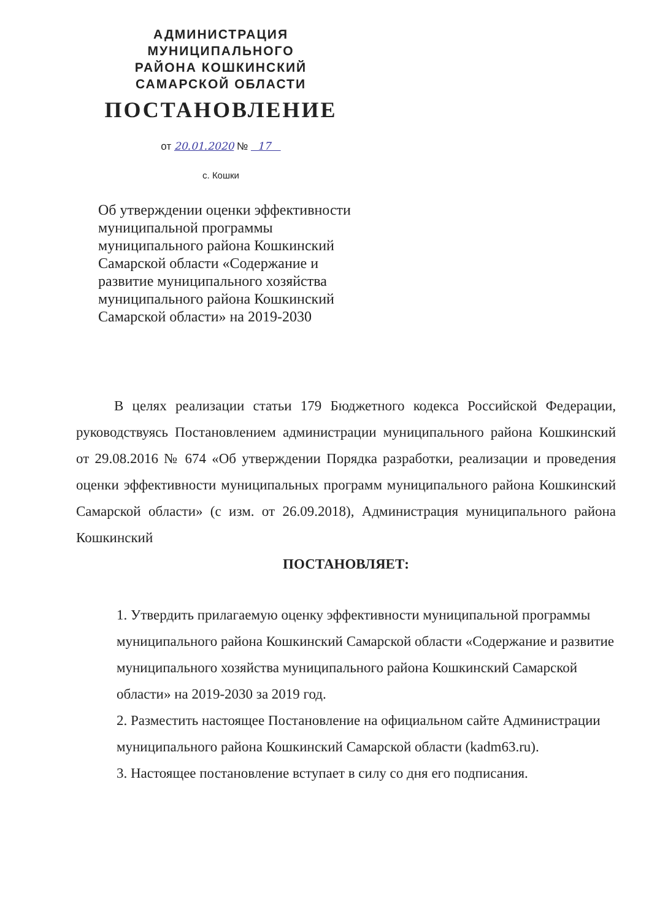АДМИНИСТРАЦИЯ
МУНИЦИПАЛЬНОГО
РАЙОНА КОШКИНСКИЙ
САМАРСКОЙ ОБЛАСТИ
ПОСТАНОВЛЕНИЕ
от 20.01.2020 № 17
с. Кошки
Об утверждении оценки эффективности муниципальной программы муниципального района Кошкинский Самарской области «Содержание и развитие муниципального хозяйства муниципального района Кошкинский Самарской области» на 2019-2030
В целях реализации статьи 179 Бюджетного кодекса Российской Федерации, руководствуясь Постановлением администрации муниципального района Кошкинский от 29.08.2016 № 674 «Об утверждении Порядка разработки, реализации и проведения оценки эффективности муниципальных программ муниципального района Кошкинский Самарской области» (с изм. от 26.09.2018), Администрация муниципального района Кошкинский
ПОСТАНОВЛЯЕТ:
1. Утвердить прилагаемую оценку эффективности муниципальной программы муниципального района Кошкинский Самарской области «Содержание и развитие муниципального хозяйства муниципального района Кошкинский Самарской области» на 2019-2030 за 2019 год.
2. Разместить настоящее Постановление на официальном сайте Администрации муниципального района Кошкинский Самарской области (kadm63.ru).
3. Настоящее постановление вступает в силу со дня его подписания.